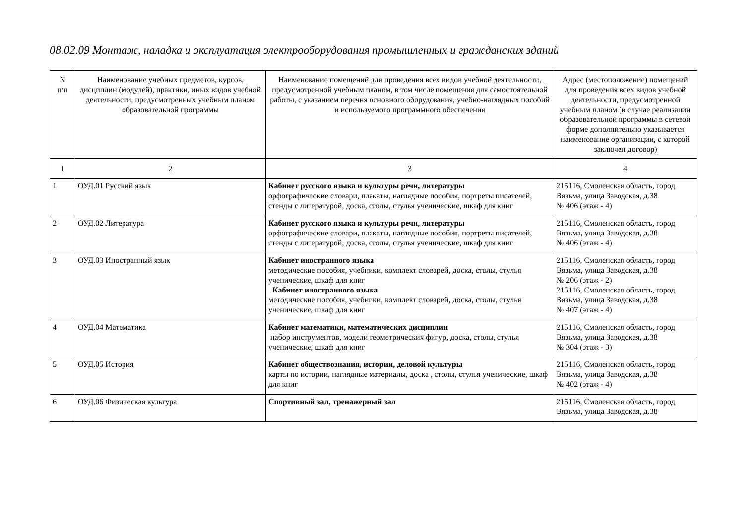08.02.09 Монтаж, наладка и эксплуатация электрооборудования промышленных и гражданских зданий
| N п/п | Наименование учебных предметов, курсов, дисциплин (модулей), практики, иных видов учебной деятельности, предусмотренных учебным планом образовательной программы | Наименование помещений для проведения всех видов учебной деятельности, предусмотренной учебным планом, в том числе помещения для самостоятельной работы, с указанием перечня основного оборудования, учебно-наглядных пособий и используемого программного обеспечения | Адрес (местоположение) помещений для проведения всех видов учебной деятельности, предусмотренной учебным планом (в случае реализации образовательной программы в сетевой форме дополнительно указывается наименование организации, с которой заключен договор) |
| --- | --- | --- | --- |
| 1 | 2 | 3 | 4 |
| 1 | ОУД.01 Русский язык | Кабинет русского языка и культуры речи, литературы орфографические словари, плакаты, наглядные пособия, портреты писателей, стенды с литературой, доска, столы, стулья ученические, шкаф для книг | 215116, Смоленская область, город Вязьма, улица Заводская, д.38 № 406 (этаж - 4) |
| 2 | ОУД.02 Литература | Кабинет русского языка и культуры речи, литературы орфографические словари, плакаты, наглядные пособия, портреты писателей, стенды с литературой, доска, столы, стулья ученические, шкаф для книг | 215116, Смоленская область, город Вязьма, улица Заводская, д.38 № 406 (этаж - 4) |
| 3 | ОУД.03 Иностранный язык | Кабинет иностранного языка методические пособия, учебники, комплект словарей, доска, столы, стулья ученические, шкаф для книг Кабинет иностранного языка методические пособия, учебники, комплект словарей, доска, столы, стулья ученические, шкаф для книг | 215116, Смоленская область, город Вязьма, улица Заводская, д.38 № 206 (этаж - 2) 215116, Смоленская область, город Вязьма, улица Заводская, д.38 № 407 (этаж - 4) |
| 4 | ОУД.04 Математика | Кабинет математики, математических дисциплин набор инструментов, модели геометрических фигур, доска, столы, стулья ученические, шкаф для книг | 215116, Смоленская область, город Вязьма, улица Заводская, д.38 № 304 (этаж - 3) |
| 5 | ОУД.05 История | Кабинет обществознания, истории, деловой культуры карты по истории, наглядные материалы, доска , столы, стулья ученические, шкаф для книг | 215116, Смоленская область, город Вязьма, улица Заводская, д.38 № 402 (этаж - 4) |
| 6 | ОУД.06 Физическая культура | Спортивный зал, тренажерный зал | 215116, Смоленская область, город Вязьма, улица Заводская, д.38 |